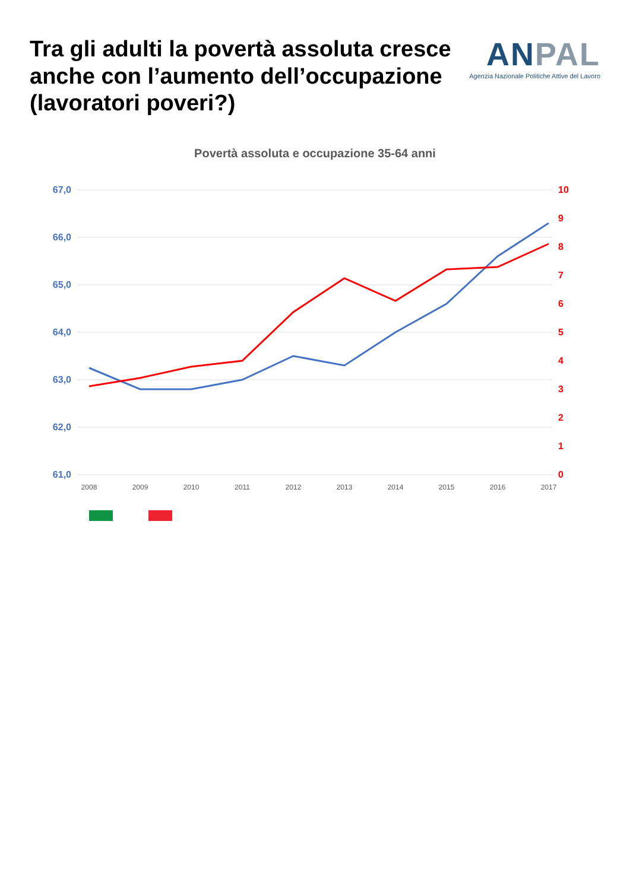Tra gli adulti la povertà assoluta cresce anche con l’aumento dell’occupazione (lavoratori poveri?)
ANPAL
Agenzia Nazionale Politiche Attive del Lavoro
Povertà assoluta e occupazione 35-64 anni
67,0
66,0
65,0
64,0
63,0
62,0
61,0
10
9
8
7
6
5
4
3
2
1
0
2008
2009
2010
2011
2012
2013
2014
2015
2016
2017